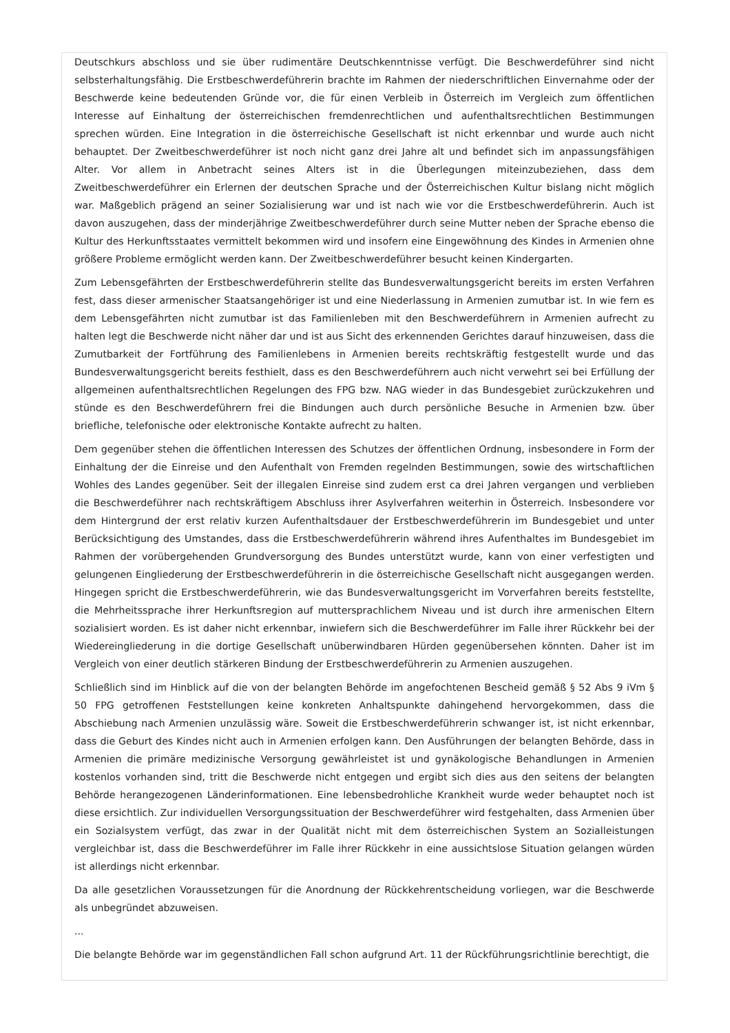Deutschkurs abschloss und sie über rudimentäre Deutschkenntnisse verfügt. Die Beschwerdeführer sind nicht selbsterhaltungsfähig. Die Erstbeschwerdeführerin brachte im Rahmen der niederschriftlichen Einvernahme oder der Beschwerde keine bedeutenden Gründe vor, die für einen Verbleib in Österreich im Vergleich zum öffentlichen Interesse auf Einhaltung der österreichischen fremdenrechtlichen und aufenthaltsrechtlichen Bestimmungen sprechen würden. Eine Integration in die österreichische Gesellschaft ist nicht erkennbar und wurde auch nicht behauptet. Der Zweitbeschwerdeführer ist noch nicht ganz drei Jahre alt und befindet sich im anpassungsfähigen Alter. Vor allem in Anbetracht seines Alters ist in die Überlegungen miteinzubeziehen, dass dem Zweitbeschwerdeführer ein Erlernen der deutschen Sprache und der Österreichischen Kultur bislang nicht möglich war. Maßgeblich prägend an seiner Sozialisierung war und ist nach wie vor die Erstbeschwerdeführerin. Auch ist davon auszugehen, dass der minderjährige Zweitbeschwerdeführer durch seine Mutter neben der Sprache ebenso die Kultur des Herkunftsstaates vermittelt bekommen wird und insofern eine Eingewöhnung des Kindes in Armenien ohne größere Probleme ermöglicht werden kann. Der Zweitbeschwerdeführer besucht keinen Kindergarten.
Zum Lebensgefährten der Erstbeschwerdeführerin stellte das Bundesverwaltungsgericht bereits im ersten Verfahren fest, dass dieser armenischer Staatsangehöriger ist und eine Niederlassung in Armenien zumutbar ist. In wie fern es dem Lebensgefährten nicht zumutbar ist das Familienleben mit den Beschwerdeführern in Armenien aufrecht zu halten legt die Beschwerde nicht näher dar und ist aus Sicht des erkennenden Gerichtes darauf hinzuweisen, dass die Zumutbarkeit der Fortführung des Familienlebens in Armenien bereits rechtskräftig festgestellt wurde und das Bundesverwaltungsgericht bereits festhielt, dass es den Beschwerdeführern auch nicht verwehrt sei bei Erfüllung der allgemeinen aufenthaltsrechtlichen Regelungen des FPG bzw. NAG wieder in das Bundesgebiet zurückzukehren und stünde es den Beschwerdeführern frei die Bindungen auch durch persönliche Besuche in Armenien bzw. über briefliche, telefonische oder elektronische Kontakte aufrecht zu halten.
Dem gegenüber stehen die öffentlichen Interessen des Schutzes der öffentlichen Ordnung, insbesondere in Form der Einhaltung der die Einreise und den Aufenthalt von Fremden regelnden Bestimmungen, sowie des wirtschaftlichen Wohles des Landes gegenüber. Seit der illegalen Einreise sind zudem erst ca drei Jahren vergangen und verblieben die Beschwerdeführer nach rechtskräftigem Abschluss ihrer Asylverfahren weiterhin in Österreich. Insbesondere vor dem Hintergrund der erst relativ kurzen Aufenthaltsdauer der Erstbeschwerdeführerin im Bundesgebiet und unter Berücksichtigung des Umstandes, dass die Erstbeschwerdeführerin während ihres Aufenthaltes im Bundesgebiet im Rahmen der vorübergehenden Grundversorgung des Bundes unterstützt wurde, kann von einer verfestigten und gelungenen Eingliederung der Erstbeschwerdeführerin in die österreichische Gesellschaft nicht ausgegangen werden. Hingegen spricht die Erstbeschwerdeführerin, wie das Bundesverwaltungsgericht im Vorverfahren bereits feststellte, die Mehrheitssprache ihrer Herkunftsregion auf muttersprachlichem Niveau und ist durch ihre armenischen Eltern sozialisiert worden. Es ist daher nicht erkennbar, inwiefern sich die Beschwerdeführer im Falle ihrer Rückkehr bei der Wiedereingliederung in die dortige Gesellschaft unüberwindbaren Hürden gegenübersehen könnten. Daher ist im Vergleich von einer deutlich stärkeren Bindung der Erstbeschwerdeführerin zu Armenien auszugehen.
Schließlich sind im Hinblick auf die von der belangten Behörde im angefochtenen Bescheid gemäß § 52 Abs 9 iVm § 50 FPG getroffenen Feststellungen keine konkreten Anhaltspunkte dahingehend hervorgekommen, dass die Abschiebung nach Armenien unzulässig wäre. Soweit die Erstbeschwerdeführerin schwanger ist, ist nicht erkennbar, dass die Geburt des Kindes nicht auch in Armenien erfolgen kann. Den Ausführungen der belangten Behörde, dass in Armenien die primäre medizinische Versorgung gewährleistet ist und gynäkologische Behandlungen in Armenien kostenlos vorhanden sind, tritt die Beschwerde nicht entgegen und ergibt sich dies aus den seitens der belangten Behörde herangezogenen Länderinformationen. Eine lebensbedrohliche Krankheit wurde weder behauptet noch ist diese ersichtlich. Zur individuellen Versorgungssituation der Beschwerdeführer wird festgehalten, dass Armenien über ein Sozialsystem verfügt, das zwar in der Qualität nicht mit dem österreichischen System an Sozialleistungen vergleichbar ist, dass die Beschwerdeführer im Falle ihrer Rückkehr in eine aussichtslose Situation gelangen würden ist allerdings nicht erkennbar.
Da alle gesetzlichen Voraussetzungen für die Anordnung der Rückkehrentscheidung vorliegen, war die Beschwerde als unbegründet abzuweisen.
...
Die belangte Behörde war im gegenständlichen Fall schon aufgrund Art. 11 der Rückführungsrichtlinie berechtigt, die